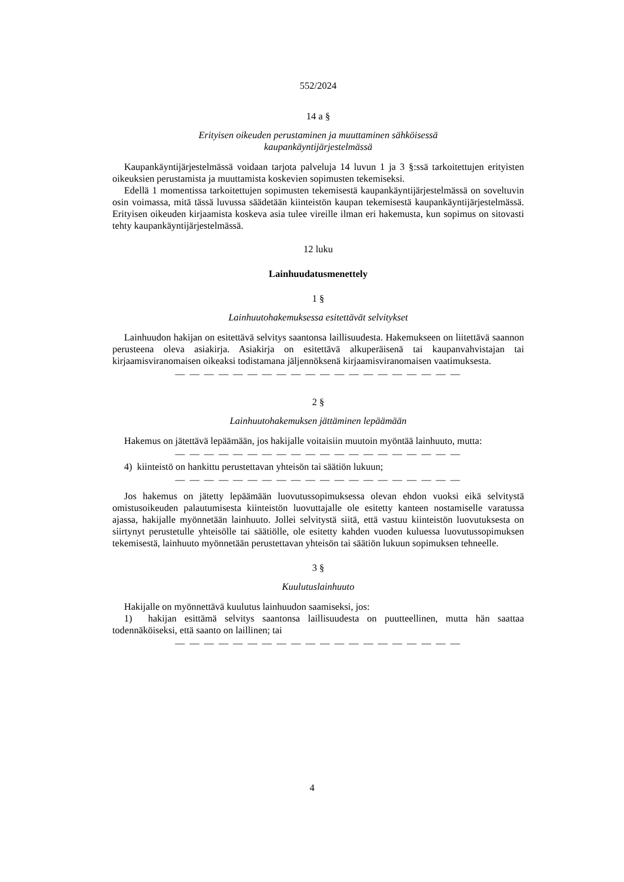552/2024
14 a §
Erityisen oikeuden perustaminen ja muuttaminen sähköisessä
kaupankäyntijärjestelmässä
Kaupankäyntijärjestelmässä voidaan tarjota palveluja 14 luvun 1 ja 3 §:ssä tarkoitettujen erityisten oikeuksien perustamista ja muuttamista koskevien sopimusten tekemiseksi.
Edellä 1 momentissa tarkoitettujen sopimusten tekemisestä kaupankäyntijärjestelmässä on soveltuvin osin voimassa, mitä tässä luvussa säädetään kiinteistön kaupan tekemisestä kaupankäyntijärjestelmässä. Erityisen oikeuden kirjaamista koskeva asia tulee vireille ilman eri hakemusta, kun sopimus on sitovasti tehty kaupankäyntijärjestelmässä.
12 luku
Lainhuudatusmenettely
1 §
Lainhuutohakemuksessa esitettävät selvitykset
Lainhuudon hakijan on esitettävä selvitys saantonsa laillisuudesta. Hakemukseen on liitettävä saannon perusteena oleva asiakirja. Asiakirja on esitettävä alkuperäisenä tai kaupanvahvistajan tai kirjaamisviranomaisen oikeaksi todistamana jäljennöksenä kirjaamisviranomaisen vaatimuksesta.
— — — — — — — — — — — — — — — — — — — —
2 §
Lainhuutohakemuksen jättäminen lepäämään
Hakemus on jätettävä lepäämään, jos hakijalle voitaisiin muutoin myöntää lainhuuto, mutta:
— — — — — — — — — — — — — — — — — — — —
4) kiinteistö on hankittu perustettavan yhteisön tai säätiön lukuun;
— — — — — — — — — — — — — — — — — — — —
Jos hakemus on jätetty lepäämään luovutussopimuksessa olevan ehdon vuoksi eikä selvitystä omistusoikeuden palautumisesta kiinteistön luovuttajalle ole esitetty kanteen nostamiselle varatussa ajassa, hakijalle myönnetään lainhuuto. Jollei selvitystä siitä, että vastuu kiinteistön luovutuksesta on siirtynyt perustetulle yhteisölle tai säätiölle, ole esitetty kahden vuoden kuluessa luovutussopimuksen tekemisestä, lainhuuto myönnetään perustettavan yhteisön tai säätiön lukuun sopimuksen tehneelle.
3 §
Kuulutuslainhuuto
Hakijalle on myönnettävä kuulutus lainhuudon saamiseksi, jos:
1) hakijan esittämä selvitys saantonsa laillisuudesta on puutteellinen, mutta hän saattaa todennäköiseksi, että saanto on laillinen; tai
— — — — — — — — — — — — — — — — — — — —
4